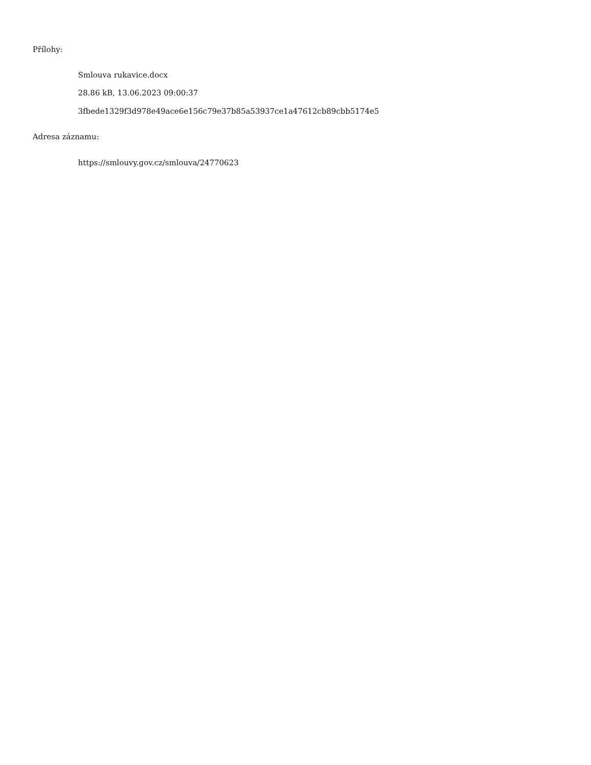Přílohy:
Smlouva rukavice.docx
28.86 kB, 13.06.2023 09:00:37
3fbede1329f3d978e49ace6e156c79e37b85a53937ce1a47612cb89cbb5174e5
Adresa záznamu:
https://smlouvy.gov.cz/smlouva/24770623